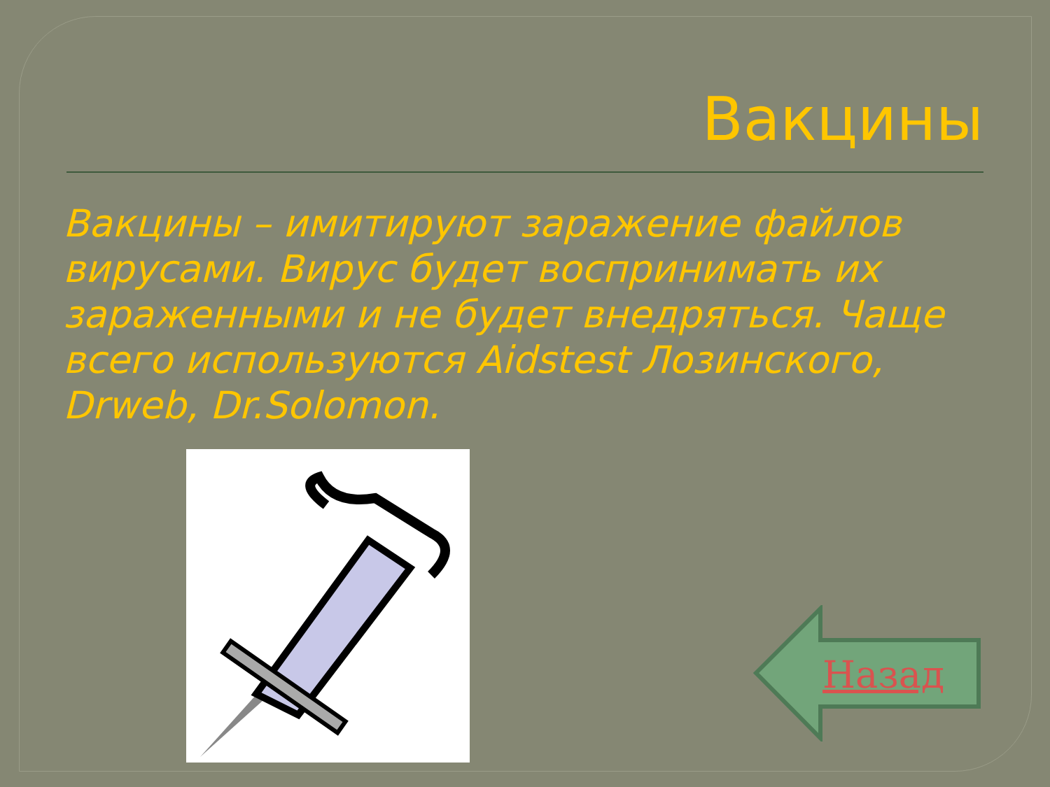Вакцины
Вакцины – имитируют заражение файлов вирусами. Вирус будет воспринимать их зараженными и не будет внедряться. Чаще всего используются Aidstest Лозинского, Drweb, Dr.Solomon.
Назад